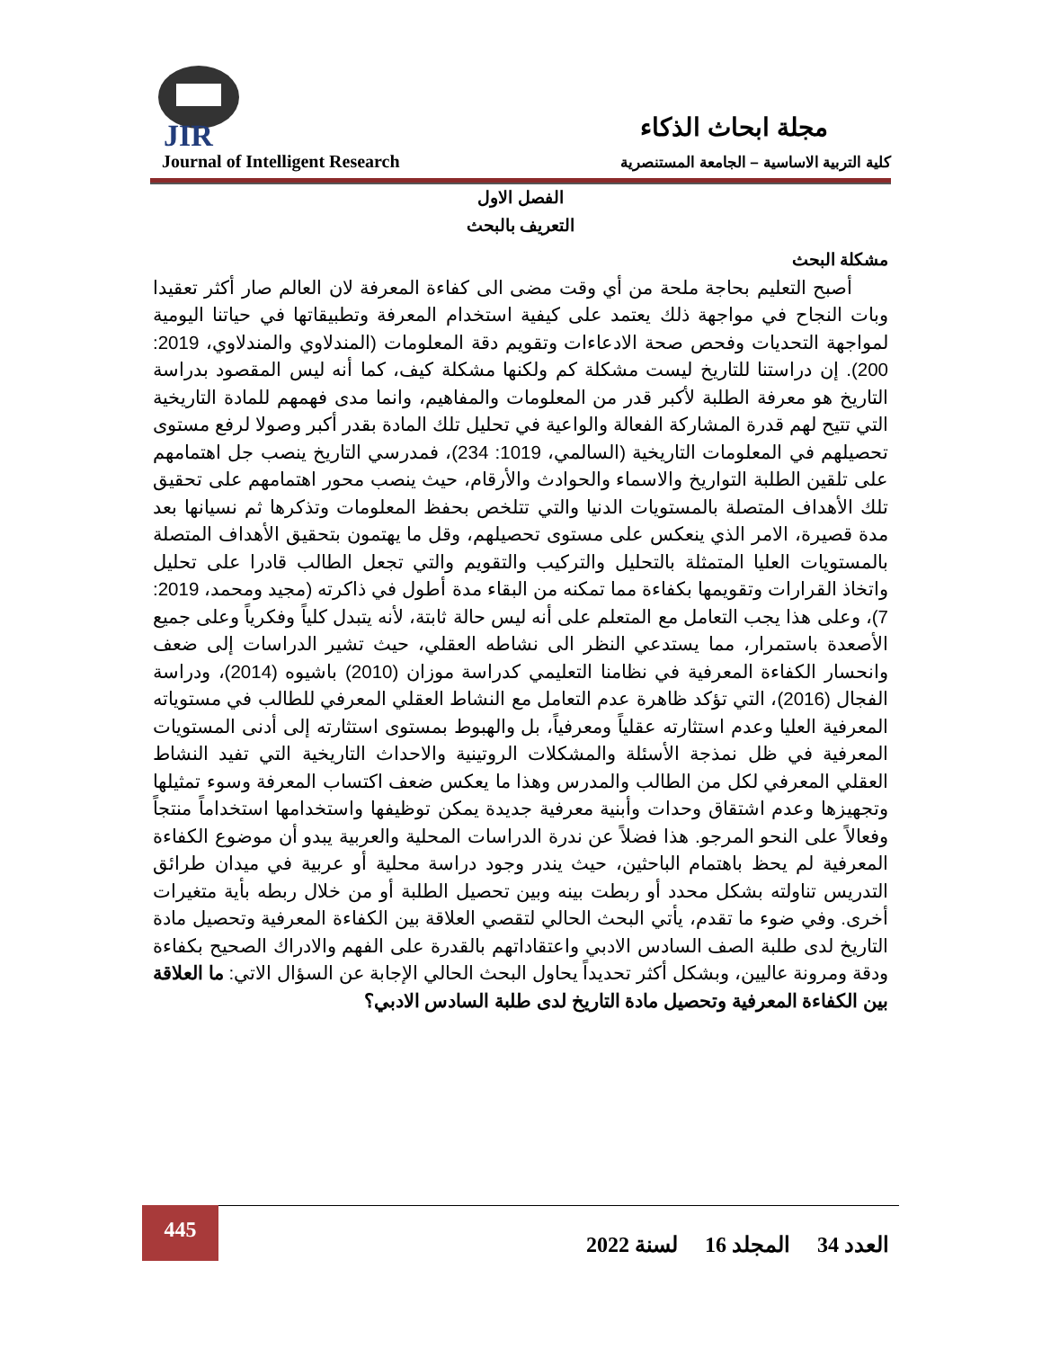JIR مجلة ابحاث الذكاء
Journal of Intelligent Research
كلية التربية الاساسية – الجامعة المستنصرية
الفصل الاول
التعريف بالبحث
مشكلة البحث
أصبح التعليم بحاجة ملحة من أي وقت مضى الى كفاءة المعرفة لان العالم صار أكثر تعقيدا وبات النجاح في مواجهة ذلك يعتمد على كيفية استخدام المعرفة وتطبيقاتها في حياتنا اليومية لمواجهة التحديات وفحص صحة الادعاءات وتقويم دقة المعلومات (المندلاوي والمندلاوي، 2019: 200). إن دراستنا للتاريخ ليست مشكلة كم ولكنها مشكلة كيف، كما أنه ليس المقصود بدراسة التاريخ هو معرفة الطلبة لأكبر قدر من المعلومات والمفاهيم، وانما مدى فهمهم للمادة التاريخية التي تتيح لهم قدرة المشاركة الفعالة والواعية في تحليل تلك المادة بقدر أكبر وصولا لرفع مستوى تحصيلهم في المعلومات التاريخية (السالمي، 1019: 234)، فمدرسي التاريخ ينصب جل اهتمامهم على تلقين الطلبة التواريخ والاسماء والحوادث والأرقام، حيث ينصب محور اهتمامهم على تحقيق تلك الأهداف المتصلة بالمستويات الدنيا والتي تتلخص بحفظ المعلومات وتذكرها ثم نسيانها بعد مدة قصيرة، الامر الذي ينعكس على مستوى تحصيلهم، وقل ما يهتمون بتحقيق الأهداف المتصلة بالمستويات العليا المتمثلة بالتحليل والتركيب والتقويم والتي تجعل الطالب قادرا على تحليل واتخاذ القرارات وتقويمها بكفاءة مما تمكنه من البقاء مدة أطول في ذاكرته (مجيد ومحمد، 2019: 7)، وعلى هذا يجب التعامل مع المتعلم على أنه ليس حالة ثابتة، لأنه يتبدل كلياً وفكرياً وعلى جميع الأصعدة باستمرار، مما يستدعي النظر الى نشاطه العقلي، حيث تشير الدراسات إلى ضعف وانحسار الكفاءة المعرفية في نظامنا التعليمي كدراسة موزان (2010) باشيوه (2014)، ودراسة الفجال (2016)، التي تؤكد ظاهرة عدم التعامل مع النشاط العقلي المعرفي للطالب في مستوياته المعرفية العليا وعدم استثارته عقلياً ومعرفياً، بل والهبوط بمستوى استثارته إلى أدنى المستويات المعرفية في ظل نمذجة الأسئلة والمشكلات الروتينية والاحداث التاريخية التي تفيد النشاط العقلي المعرفي لكل من الطالب والمدرس وهذا ما يعكس ضعف اكتساب المعرفة وسوء تمثيلها وتجهيزها وعدم اشتقاق وحدات وأبنية معرفية جديدة يمكن توظيفها واستخدامها استخداماً منتجاً وفعالاً على النحو المرجو. هذا فضلاً عن ندرة الدراسات المحلية والعربية يبدو أن موضوع الكفاءة المعرفية لم يحظ باهتمام الباحثين، حيث يندر وجود دراسة محلية أو عربية في ميدان طرائق التدريس تناولته بشكل محدد أو ربطت بينه وبين تحصيل الطلبة أو من خلال ربطه بأية متغيرات أخرى. وفي ضوء ما تقدم، يأتي البحث الحالي لتقصي العلاقة بين الكفاءة المعرفية وتحصيل مادة التاريخ لدى طلبة الصف السادس الادبي واعتقاداتهم بالقدرة على الفهم والادراك الصحيح بكفاءة ودقة ومرونة عاليين، وبشكل أكثر تحديداً يحاول البحث الحالي الإجابة عن السؤال الاتي: ما العلاقة بين الكفاءة المعرفية وتحصيل مادة التاريخ لدى طلبة السادس الادبي؟
445
العدد 34 المجلد 16 لسنة 2022